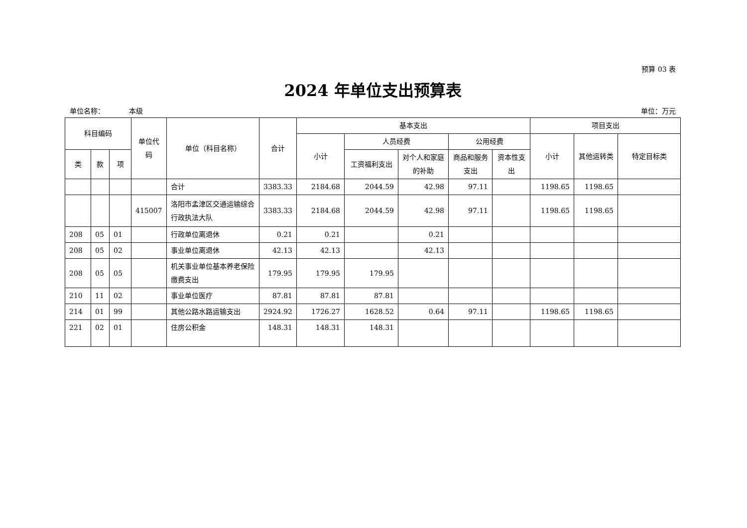预算 03 表
2024 年单位支出预算表
单位名称： 本级 单位：万元
| 科目编码 | | | 单位代码 | 单位（科目名称） | 合计 | 基本支出 | | | | | 项目支出 | | |
| --- | --- | --- | --- | --- | --- | --- | --- | --- | --- | --- | --- | --- | --- |
| | | | | | | 小计 | 人员经费 | | 公用经费 | | 小计 | 其他运转类 | 特定目标类 |
| 类 | 款 | 项 | | | | | 工资福利支出 | 对个人和家庭的补助 | 商品和服务支出 | 资本性支出 | | | |
| | | | | 合计 | 3383.33 | 2184.68 | 2044.59 | 42.98 | 97.11 | | 1198.65 | 1198.65 | |
| | | | 415007 | 洛阳市孟津区交通运输综合行政执法大队 | 3383.33 | 2184.68 | 2044.59 | 42.98 | 97.11 | | 1198.65 | 1198.65 | |
| 208 | 05 | 01 | | 行政单位离退休 | 0.21 | 0.21 | | 0.21 | | | | | |
| 208 | 05 | 02 | | 事业单位离退休 | 42.13 | 42.13 | | 42.13 | | | | | |
| 208 | 05 | 05 | | 机关事业单位基本养老保险缴费支出 | 179.95 | 179.95 | 179.95 | | | | | | |
| 210 | 11 | 02 | | 事业单位医疗 | 87.81 | 87.81 | 87.81 | | | | | | |
| 214 | 01 | 99 | | 其他公路水路运输支出 | 2924.92 | 1726.27 | 1628.52 | 0.64 | 97.11 | | 1198.65 | 1198.65 | |
| 221 | 02 | 01 | | 住房公积金 | 148.31 | 148.31 | 148.31 | | | | | | |